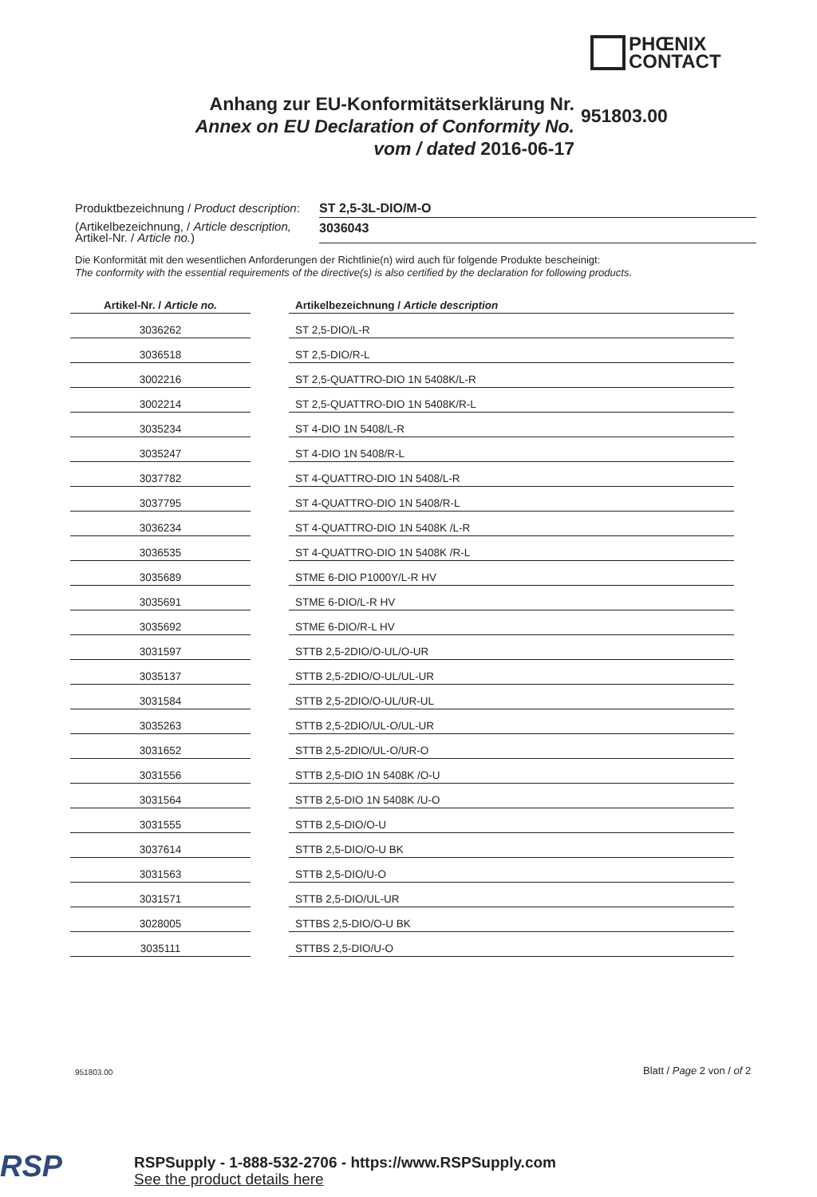PHŒNIX
CONTACT
Anhang zur EU-Konformitätserklärung Nr.
Annex on EU Declaration of Conformity No.
vom / dated 2016-06-17
951803.00
Produktbezeichnung / Product description:
ST 2,5-3L-DIO/M-O
(Artikelbezeichnung, / Article description,
Artikel-Nr. / Article no.)
3036043
Die Konformität mit den wesentlichen Anforderungen der Richtlinie(n) wird auch für folgende Produkte bescheinigt:
The conformity with the essential requirements of the directive(s) is also certified by the declaration for following products.
| Artikel-Nr. / Article no. | | Artikelbezeichnung / Article description |
| --- | --- | --- |
| 3036262 | | ST 2,5-DIO/L-R |
| 3036518 | | ST 2,5-DIO/R-L |
| 3002216 | | ST 2,5-QUATTRO-DIO 1N 5408K/L-R |
| 3002214 | | ST 2,5-QUATTRO-DIO 1N 5408K/R-L |
| 3035234 | | ST 4-DIO 1N 5408/L-R |
| 3035247 | | ST 4-DIO 1N 5408/R-L |
| 3037782 | | ST 4-QUATTRO-DIO 1N 5408/L-R |
| 3037795 | | ST 4-QUATTRO-DIO 1N 5408/R-L |
| 3036234 | | ST 4-QUATTRO-DIO 1N 5408K /L-R |
| 3036535 | | ST 4-QUATTRO-DIO 1N 5408K /R-L |
| 3035689 | | STME 6-DIO P1000Y/L-R HV |
| 3035691 | | STME 6-DIO/L-R HV |
| 3035692 | | STME 6-DIO/R-L HV |
| 3031597 | | STTB 2,5-2DIO/O-UL/O-UR |
| 3035137 | | STTB 2,5-2DIO/O-UL/UL-UR |
| 3031584 | | STTB 2,5-2DIO/O-UL/UR-UL |
| 3035263 | | STTB 2,5-2DIO/UL-O/UL-UR |
| 3031652 | | STTB 2,5-2DIO/UL-O/UR-O |
| 3031556 | | STTB 2,5-DIO 1N 5408K /O-U |
| 3031564 | | STTB 2,5-DIO 1N 5408K /U-O |
| 3031555 | | STTB 2,5-DIO/O-U |
| 3037614 | | STTB 2,5-DIO/O-U BK |
| 3031563 | | STTB 2,5-DIO/U-O |
| 3031571 | | STTB 2,5-DIO/UL-UR |
| 3028005 | | STTBS 2,5-DIO/O-U BK |
| 3035111 | | STTBS 2,5-DIO/U-O |
951803.00 Blatt / Page 2 von / of 2
RSP
RSPSupply - 1-888-532-2706 - https://www.RSPSupply.com
See the product details here